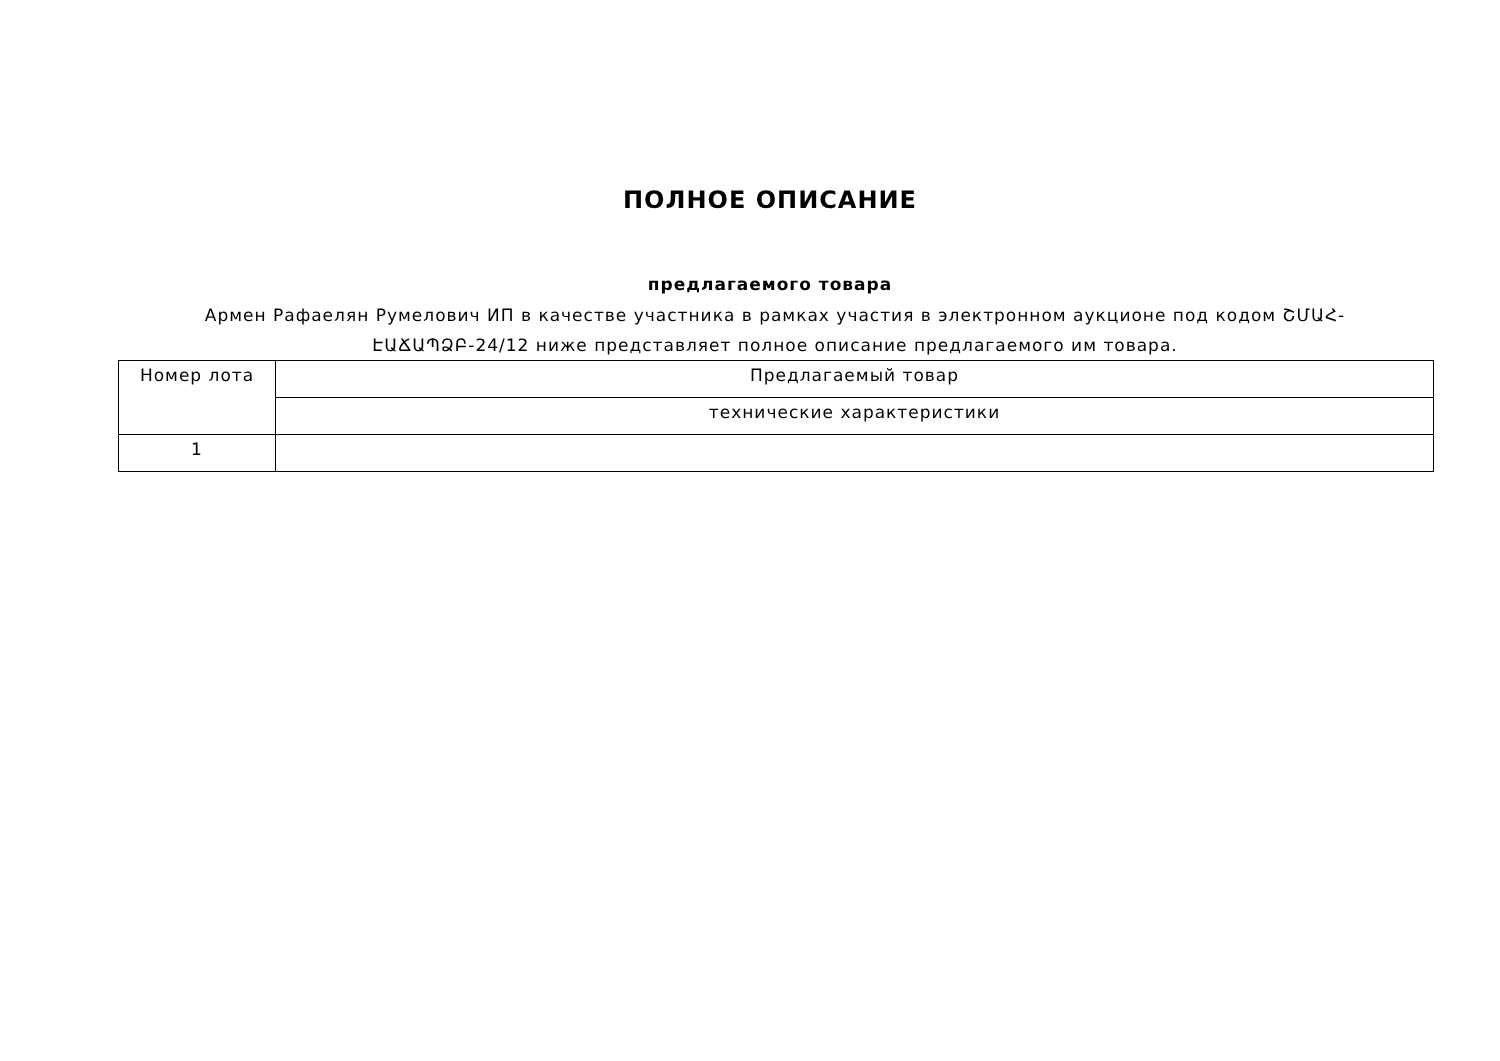ПОЛНОЕ ОПИСАНИЕ
предлагаемого товара
Армен Рафаелян Румелович ИП в качестве участника в рамках участия в электронном аукционе под кодом ՇՄԱՀ-ԷԱՃԱՊՁԲ-24/12 ниже представляет полное описание предлагаемого им товара.
| Номер лота | Предлагаемый товар |
| --- | --- |
| | технические характеристики |
| 1 | |